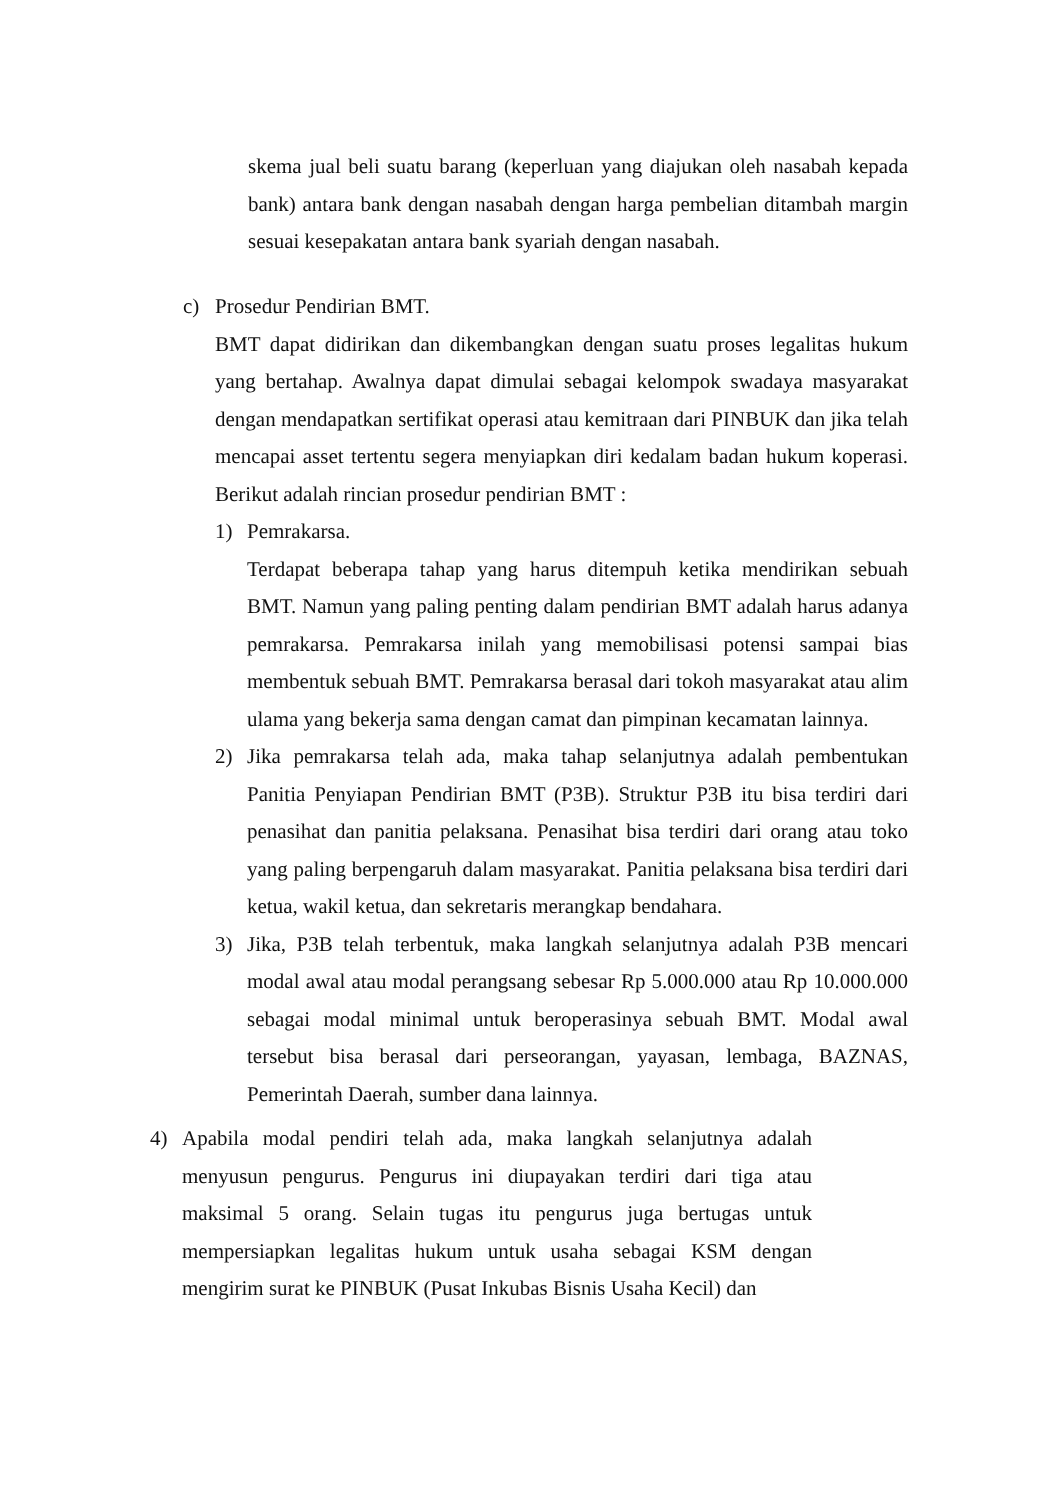skema jual beli suatu barang (keperluan yang diajukan oleh nasabah kepada bank) antara bank dengan nasabah dengan harga pembelian ditambah margin sesuai kesepakatan antara bank syariah dengan nasabah.
c) Prosedur Pendirian BMT.
BMT dapat didirikan dan dikembangkan dengan suatu proses legalitas hukum yang bertahap. Awalnya dapat dimulai sebagai kelompok swadaya masyarakat dengan mendapatkan sertifikat operasi atau kemitraan dari PINBUK dan jika telah mencapai asset tertentu segera menyiapkan diri kedalam badan hukum koperasi. Berikut adalah rincian prosedur pendirian BMT :
1) Pemrakarsa.
Terdapat beberapa tahap yang harus ditempuh ketika mendirikan sebuah BMT. Namun yang paling penting dalam pendirian BMT adalah harus adanya pemrakarsa. Pemrakarsa inilah yang memobilisasi potensi sampai bias membentuk sebuah BMT. Pemrakarsa berasal dari tokoh masyarakat atau alim ulama yang bekerja sama dengan camat dan pimpinan kecamatan lainnya.
2) Jika pemrakarsa telah ada, maka tahap selanjutnya adalah pembentukan Panitia Penyiapan Pendirian BMT (P3B). Struktur P3B itu bisa terdiri dari penasihat dan panitia pelaksana. Penasihat bisa terdiri dari orang atau toko yang paling berpengaruh dalam masyarakat. Panitia pelaksana bisa terdiri dari ketua, wakil ketua, dan sekretaris merangkap bendahara.
3) Jika, P3B telah terbentuk, maka langkah selanjutnya adalah P3B mencari modal awal atau modal perangsang sebesar Rp 5.000.000 atau Rp 10.000.000 sebagai modal minimal untuk beroperasinya sebuah BMT. Modal awal tersebut bisa berasal dari perseorangan, yayasan, lembaga, BAZNAS, Pemerintah Daerah, sumber dana lainnya.
4) Apabila modal pendiri telah ada, maka langkah selanjutnya adalah menyusun pengurus. Pengurus ini diupayakan terdiri dari tiga atau maksimal 5 orang. Selain tugas itu pengurus juga bertugas untuk mempersiapkan legalitas hukum untuk usaha sebagai KSM dengan mengirim surat ke PINBUK (Pusat Inkubas Bisnis Usaha Kecil) dan